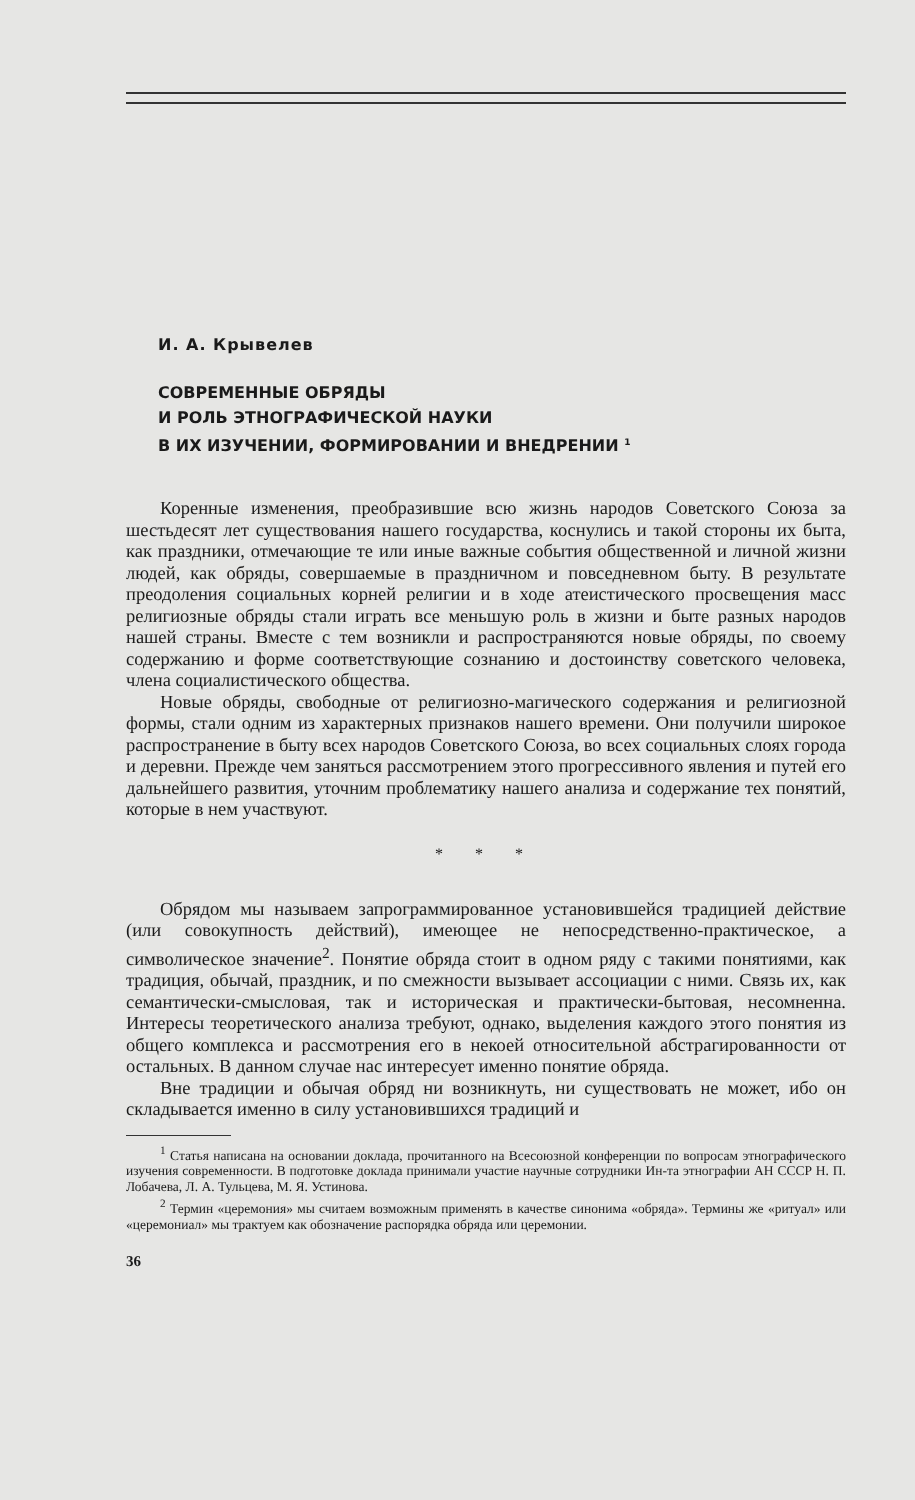И. А. Крывелев
СОВРЕМЕННЫЕ ОБРЯДЫ
И РОЛЬ ЭТНОГРАФИЧЕСКОЙ НАУКИ
В ИХ ИЗУЧЕНИИ, ФОРМИРОВАНИИ И ВНЕДРЕНИИ <sup>1</sup>
Коренные изменения, преобразившие всю жизнь народов Советского Союза за шестьдесят лет существования нашего государства, коснулись и такой стороны их быта, как праздники, отмечающие те или иные важные события общественной и личной жизни людей, как обряды, совершаемые в праздничном и повседневном быту. В результате преодоления социальных корней религии и в ходе атеистического просвещения масс религиозные обряды стали играть все меньшую роль в жизни и быте разных народов нашей страны. Вместе с тем возникли и распространяются новые обряды, по своему содержанию и форме соответствующие сознанию и достоинству советского человека, члена социалистического общества.
Новые обряды, свободные от религиозно-магического содержания и религиозной формы, стали одним из характерных признаков нашего времени. Они получили широкое распространение в быту всех народов Советского Союза, во всех социальных слоях города и деревни. Прежде чем заняться рассмотрением этого прогрессивного явления и путей его дальнейшего развития, уточним проблематику нашего анализа и содержание тех понятий, которые в нем участвуют.
* * *
Обрядом мы называем запрограммированное установившейся традицией действие (или совокупность действий), имеющее не непосредственно-практическое, а символическое значение<sup>2</sup>. Понятие обряда стоит в одном ряду с такими понятиями, как традиция, обычай, праздник, и по смежности вызывает ассоциации с ними. Связь их, как семантически-смысловая, так и историческая и практически-бытовая, несомненна. Интересы теоретического анализа требуют, однако, выделения каждого этого понятия из общего комплекса и рассмотрения его в некоей относительной абстрагированности от остальных. В данном случае нас интересует именно понятие обряда.
Вне традиции и обычая обряд ни возникнуть, ни существовать не может, ибо он складывается именно в силу установившихся традиций и
<sup>1</sup> Статья написана на основании доклада, прочитанного на Всесоюзной конференции по вопросам этнографического изучения современности. В подготовке доклада принимали участие научные сотрудники Ин-та этнографии АН СССР Н. П. Лобачева, Л. А. Тульцева, М. Я. Устинова.
<sup>2</sup> Термин «церемония» мы считаем возможным применять в качестве синонима «обряда». Термины же «ритуал» или «церемониал» мы трактуем как обозначение распорядка обряда или церемонии.
36